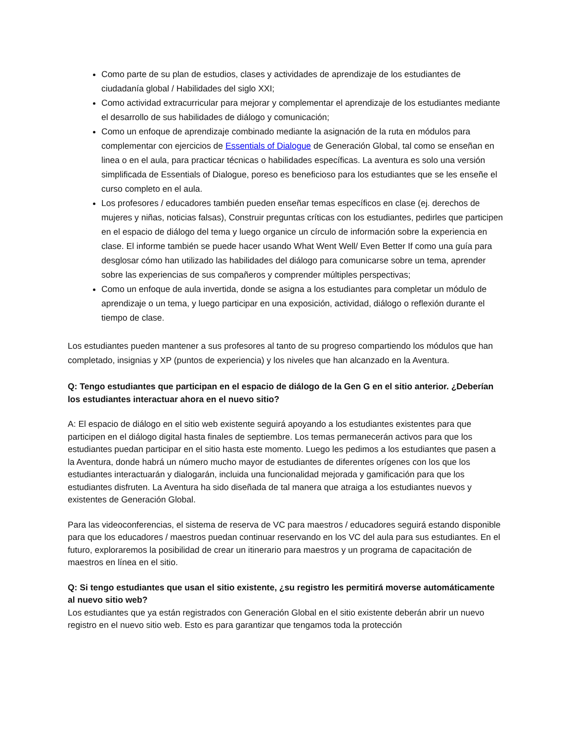Como parte de su plan de estudios, clases y actividades de aprendizaje de los estudiantes de ciudadanía global / Habilidades del siglo XXI;
Como actividad extracurricular para mejorar y complementar el aprendizaje de los estudiantes mediante el desarrollo de sus habilidades de diálogo y comunicación;
Como un enfoque de aprendizaje combinado mediante la asignación de la ruta en módulos para complementar con ejercicios de Essentials of Dialogue de Generación Global, tal como se enseñan en linea o en el aula, para practicar técnicas o habilidades específicas. La aventura es solo una versión simplificada de Essentials of Dialogue, poreso es beneficioso para los estudiantes que se les enseñe el curso completo en el aula.
Los profesores / educadores también pueden enseñar temas específicos en clase (ej. derechos de mujeres y niñas, noticias falsas), Construir preguntas críticas con los estudiantes, pedirles que participen en el espacio de diálogo del tema y luego organice un círculo de información sobre la experiencia en clase. El informe también se puede hacer usando What Went Well/ Even Better If como una guía para desglosar cómo han utilizado las habilidades del diálogo para comunicarse sobre un tema, aprender sobre las experiencias de sus compañeros y comprender múltiples perspectivas;
Como un enfoque de aula invertida, donde se asigna a los estudiantes para completar un módulo de aprendizaje o un tema, y luego participar en una exposición, actividad, diálogo o reflexión durante el tiempo de clase.
Los estudiantes pueden mantener a sus profesores al tanto de su progreso compartiendo los módulos que han completado, insignias y XP (puntos de experiencia) y los niveles que han alcanzado en la Aventura.
Q: Tengo estudiantes que participan en el espacio de diálogo de la Gen G en el sitio anterior. ¿Deberían los estudiantes interactuar ahora en el nuevo sitio?
A: El espacio de diálogo en el sitio web existente seguirá apoyando a los estudiantes existentes para que participen en el diálogo digital hasta finales de septiembre. Los temas permanecerán activos para que los estudiantes puedan participar en el sitio hasta este momento. Luego les pedimos a los estudiantes que pasen a la Aventura, donde habrá un número mucho mayor de estudiantes de diferentes orígenes con los que los estudiantes interactuarán y dialogarán, incluida una funcionalidad mejorada y gamificación para que los estudiantes disfruten. La Aventura ha sido diseñada de tal manera que atraiga a los estudiantes nuevos y existentes de Generación Global.
Para las videoconferencias, el sistema de reserva de VC para maestros / educadores seguirá estando disponible para que los educadores / maestros puedan continuar reservando en los VC del aula para sus estudiantes. En el futuro, exploraremos la posibilidad de crear un itinerario para maestros y un programa de capacitación de maestros en línea en el sitio.
Q: Si tengo estudiantes que usan el sitio existente, ¿su registro les permitirá moverse automáticamente al nuevo sitio web?
Los estudiantes que ya están registrados con Generación Global en el sitio existente deberán abrir un nuevo registro en el nuevo sitio web. Esto es para garantizar que tengamos toda la protección